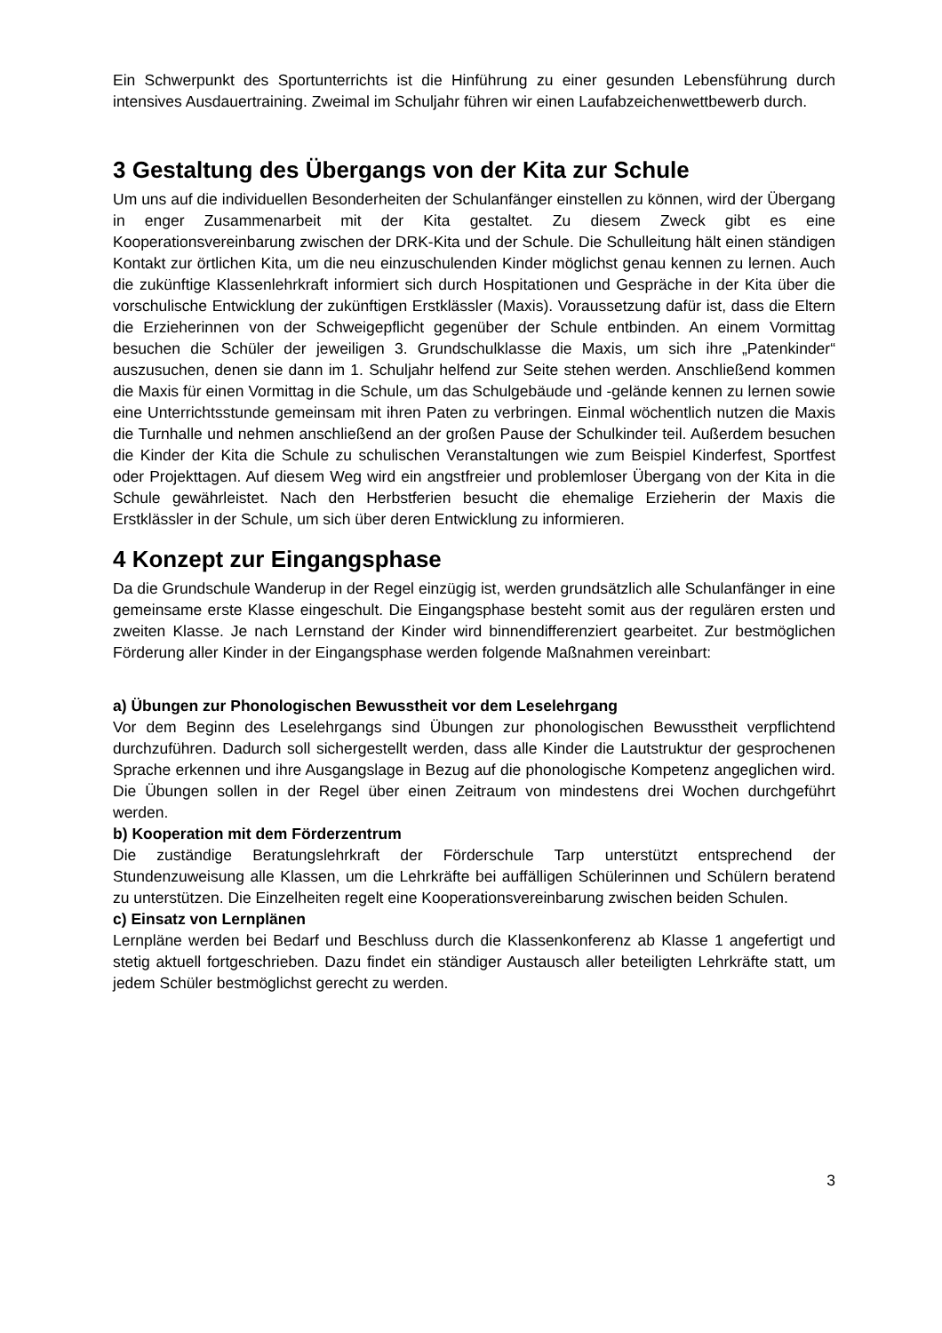Ein Schwerpunkt des Sportunterrichts ist die Hinführung zu einer gesunden Lebensführung durch intensives Ausdauertraining. Zweimal im Schuljahr führen wir einen Laufabzeichenwettbewerb durch.
3 Gestaltung des Übergangs von der Kita zur Schule
Um uns auf die individuellen Besonderheiten der Schulanfänger einstellen zu können, wird der Übergang in enger Zusammenarbeit mit der Kita gestaltet. Zu diesem Zweck gibt es eine Kooperationsvereinbarung zwischen der DRK-Kita und der Schule. Die Schulleitung hält einen ständigen Kontakt zur örtlichen Kita, um die neu einzuschulenden Kinder möglichst genau kennen zu lernen. Auch die zukünftige Klassenlehrkraft informiert sich durch Hospitationen und Gespräche in der Kita über die vorschulische Entwicklung der zukünftigen Erstklässler (Maxis). Voraussetzung dafür ist, dass die Eltern die Erzieherinnen von der Schweigepflicht gegenüber der Schule entbinden. An einem Vormittag besuchen die Schüler der jeweiligen 3. Grundschulklasse die Maxis, um sich ihre „Patenkinder“ auszusuchen, denen sie dann im 1. Schuljahr helfend zur Seite stehen werden. Anschließend kommen die Maxis für einen Vormittag in die Schule, um das Schulgebäude und -gelände kennen zu lernen sowie eine Unterrichtsstunde gemeinsam mit ihren Paten zu verbringen. Einmal wöchentlich nutzen die Maxis die Turnhalle und nehmen anschließend an der großen Pause der Schulkinder teil. Außerdem besuchen die Kinder der Kita die Schule zu schulischen Veranstaltungen wie zum Beispiel Kinderfest, Sportfest oder Projekttagen. Auf diesem Weg wird ein angstfreier und problemloser Übergang von der Kita in die Schule gewährleistet. Nach den Herbstferien besucht die ehemalige Erzieherin der Maxis die Erstklässler in der Schule, um sich über deren Entwicklung zu informieren.
4 Konzept zur Eingangsphase
Da die Grundschule Wanderup in der Regel einzügig ist, werden grundsätzlich alle Schulanfänger in eine gemeinsame erste Klasse eingeschult. Die Eingangsphase besteht somit aus der regulären ersten und zweiten Klasse. Je nach Lernstand der Kinder wird binnendifferenziert gearbeitet. Zur bestmöglichen Förderung aller Kinder in der Eingangsphase werden folgende Maßnahmen vereinbart:
a) Übungen zur Phonologischen Bewusstheit vor dem Leselehrgang
Vor dem Beginn des Leselehrgangs sind Übungen zur phonologischen Bewusstheit verpflichtend durchzuführen. Dadurch soll sichergestellt werden, dass alle Kinder die Lautstruktur der gesprochenen Sprache erkennen und ihre Ausgangslage in Bezug auf die phonologische Kompetenz angeglichen wird. Die Übungen sollen in der Regel über einen Zeitraum von mindestens drei Wochen durchgeführt werden.
b) Kooperation mit dem Förderzentrum
Die zuständige Beratungslehrkraft der Förderschule Tarp unterstützt entsprechend der Stundenzuweisung alle Klassen, um die Lehrkräfte bei auffälligen Schülerinnen und Schülern beratend zu unterstützen. Die Einzelheiten regelt eine Kooperationsvereinbarung zwischen beiden Schulen.
c) Einsatz von Lernplänen
Lernpläne werden bei Bedarf und Beschluss durch die Klassenkonferenz ab Klasse 1 angefertigt und stetig aktuell fortgeschrieben. Dazu findet ein ständiger Austausch aller beteiligten Lehrkräfte statt, um jedem Schüler bestmöglichst gerecht zu werden.
3